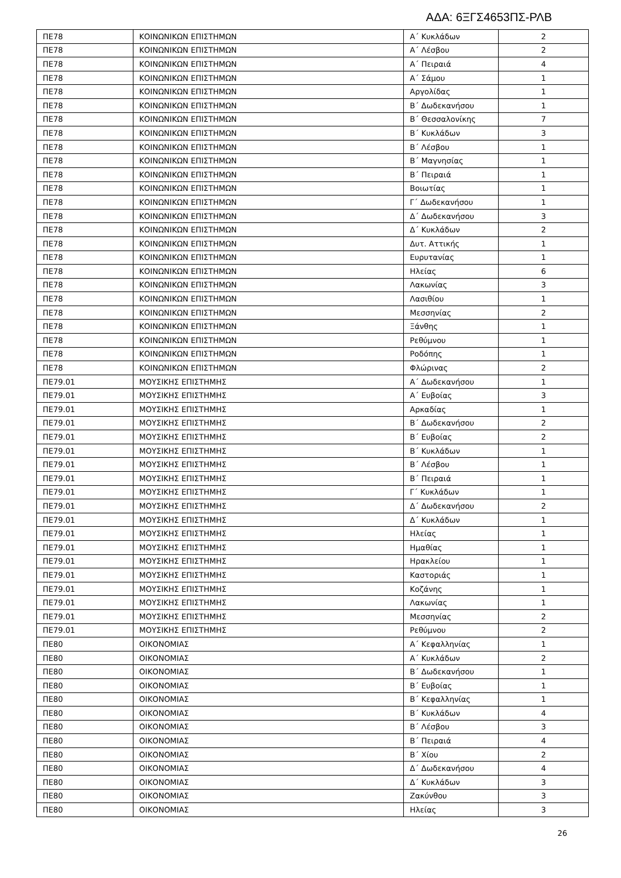ΑΔΑ: 6ΞΓΣ4653ΠΣ-ΡΛΒ
| ΠΕ78 | ΚΟΙΝΩΝΙΚΩΝ ΕΠΙΣΤΗΜΩΝ | Α΄ Κυκλάδων | 2 |
| ΠΕ78 | ΚΟΙΝΩΝΙΚΩΝ ΕΠΙΣΤΗΜΩΝ | Α΄ Λέσβου | 2 |
| ΠΕ78 | ΚΟΙΝΩΝΙΚΩΝ ΕΠΙΣΤΗΜΩΝ | Α΄ Πειραιά | 4 |
| ΠΕ78 | ΚΟΙΝΩΝΙΚΩΝ ΕΠΙΣΤΗΜΩΝ | Α΄ Σάμου | 1 |
| ΠΕ78 | ΚΟΙΝΩΝΙΚΩΝ ΕΠΙΣΤΗΜΩΝ | Αργολίδας | 1 |
| ΠΕ78 | ΚΟΙΝΩΝΙΚΩΝ ΕΠΙΣΤΗΜΩΝ | Β΄ Δωδεκανήσου | 1 |
| ΠΕ78 | ΚΟΙΝΩΝΙΚΩΝ ΕΠΙΣΤΗΜΩΝ | Β΄ Θεσσαλονίκης | 7 |
| ΠΕ78 | ΚΟΙΝΩΝΙΚΩΝ ΕΠΙΣΤΗΜΩΝ | Β΄ Κυκλάδων | 3 |
| ΠΕ78 | ΚΟΙΝΩΝΙΚΩΝ ΕΠΙΣΤΗΜΩΝ | Β΄ Λέσβου | 1 |
| ΠΕ78 | ΚΟΙΝΩΝΙΚΩΝ ΕΠΙΣΤΗΜΩΝ | Β΄ Μαγνησίας | 1 |
| ΠΕ78 | ΚΟΙΝΩΝΙΚΩΝ ΕΠΙΣΤΗΜΩΝ | Β΄ Πειραιά | 1 |
| ΠΕ78 | ΚΟΙΝΩΝΙΚΩΝ ΕΠΙΣΤΗΜΩΝ | Βοιωτίας | 1 |
| ΠΕ78 | ΚΟΙΝΩΝΙΚΩΝ ΕΠΙΣΤΗΜΩΝ | Γ΄ Δωδεκανήσου | 1 |
| ΠΕ78 | ΚΟΙΝΩΝΙΚΩΝ ΕΠΙΣΤΗΜΩΝ | Δ΄ Δωδεκανήσου | 3 |
| ΠΕ78 | ΚΟΙΝΩΝΙΚΩΝ ΕΠΙΣΤΗΜΩΝ | Δ΄ Κυκλάδων | 2 |
| ΠΕ78 | ΚΟΙΝΩΝΙΚΩΝ ΕΠΙΣΤΗΜΩΝ | Δυτ. Αττικής | 1 |
| ΠΕ78 | ΚΟΙΝΩΝΙΚΩΝ ΕΠΙΣΤΗΜΩΝ | Ευρυτανίας | 1 |
| ΠΕ78 | ΚΟΙΝΩΝΙΚΩΝ ΕΠΙΣΤΗΜΩΝ | Ηλείας | 6 |
| ΠΕ78 | ΚΟΙΝΩΝΙΚΩΝ ΕΠΙΣΤΗΜΩΝ | Λακωνίας | 3 |
| ΠΕ78 | ΚΟΙΝΩΝΙΚΩΝ ΕΠΙΣΤΗΜΩΝ | Λασιθίου | 1 |
| ΠΕ78 | ΚΟΙΝΩΝΙΚΩΝ ΕΠΙΣΤΗΜΩΝ | Μεσσηνίας | 2 |
| ΠΕ78 | ΚΟΙΝΩΝΙΚΩΝ ΕΠΙΣΤΗΜΩΝ | Ξάνθης | 1 |
| ΠΕ78 | ΚΟΙΝΩΝΙΚΩΝ ΕΠΙΣΤΗΜΩΝ | Ρεθύμνου | 1 |
| ΠΕ78 | ΚΟΙΝΩΝΙΚΩΝ ΕΠΙΣΤΗΜΩΝ | Ροδόπης | 1 |
| ΠΕ78 | ΚΟΙΝΩΝΙΚΩΝ ΕΠΙΣΤΗΜΩΝ | Φλώρινας | 2 |
| ΠΕ79.01 | ΜΟΥΣΙΚΗΣ ΕΠΙΣΤΗΜΗΣ | Α΄ Δωδεκανήσου | 1 |
| ΠΕ79.01 | ΜΟΥΣΙΚΗΣ ΕΠΙΣΤΗΜΗΣ | Α΄ Ευβοίας | 3 |
| ΠΕ79.01 | ΜΟΥΣΙΚΗΣ ΕΠΙΣΤΗΜΗΣ | Αρκαδίας | 1 |
| ΠΕ79.01 | ΜΟΥΣΙΚΗΣ ΕΠΙΣΤΗΜΗΣ | Β΄ Δωδεκανήσου | 2 |
| ΠΕ79.01 | ΜΟΥΣΙΚΗΣ ΕΠΙΣΤΗΜΗΣ | Β΄ Ευβοίας | 2 |
| ΠΕ79.01 | ΜΟΥΣΙΚΗΣ ΕΠΙΣΤΗΜΗΣ | Β΄ Κυκλάδων | 1 |
| ΠΕ79.01 | ΜΟΥΣΙΚΗΣ ΕΠΙΣΤΗΜΗΣ | Β΄ Λέσβου | 1 |
| ΠΕ79.01 | ΜΟΥΣΙΚΗΣ ΕΠΙΣΤΗΜΗΣ | Β΄ Πειραιά | 1 |
| ΠΕ79.01 | ΜΟΥΣΙΚΗΣ ΕΠΙΣΤΗΜΗΣ | Γ΄ Κυκλάδων | 1 |
| ΠΕ79.01 | ΜΟΥΣΙΚΗΣ ΕΠΙΣΤΗΜΗΣ | Δ΄ Δωδεκανήσου | 2 |
| ΠΕ79.01 | ΜΟΥΣΙΚΗΣ ΕΠΙΣΤΗΜΗΣ | Δ΄ Κυκλάδων | 1 |
| ΠΕ79.01 | ΜΟΥΣΙΚΗΣ ΕΠΙΣΤΗΜΗΣ | Ηλείας | 1 |
| ΠΕ79.01 | ΜΟΥΣΙΚΗΣ ΕΠΙΣΤΗΜΗΣ | Ημαθίας | 1 |
| ΠΕ79.01 | ΜΟΥΣΙΚΗΣ ΕΠΙΣΤΗΜΗΣ | Ηρακλείου | 1 |
| ΠΕ79.01 | ΜΟΥΣΙΚΗΣ ΕΠΙΣΤΗΜΗΣ | Καστοριάς | 1 |
| ΠΕ79.01 | ΜΟΥΣΙΚΗΣ ΕΠΙΣΤΗΜΗΣ | Κοζάνης | 1 |
| ΠΕ79.01 | ΜΟΥΣΙΚΗΣ ΕΠΙΣΤΗΜΗΣ | Λακωνίας | 1 |
| ΠΕ79.01 | ΜΟΥΣΙΚΗΣ ΕΠΙΣΤΗΜΗΣ | Μεσσηνίας | 2 |
| ΠΕ79.01 | ΜΟΥΣΙΚΗΣ ΕΠΙΣΤΗΜΗΣ | Ρεθύμνου | 2 |
| ΠΕ80 | ΟΙΚΟΝΟΜΙΑΣ | Α΄ Κεφαλληνίας | 1 |
| ΠΕ80 | ΟΙΚΟΝΟΜΙΑΣ | Α΄ Κυκλάδων | 2 |
| ΠΕ80 | ΟΙΚΟΝΟΜΙΑΣ | Β΄ Δωδεκανήσου | 1 |
| ΠΕ80 | ΟΙΚΟΝΟΜΙΑΣ | Β΄ Ευβοίας | 1 |
| ΠΕ80 | ΟΙΚΟΝΟΜΙΑΣ | Β΄ Κεφαλληνίας | 1 |
| ΠΕ80 | ΟΙΚΟΝΟΜΙΑΣ | Β΄ Κυκλάδων | 4 |
| ΠΕ80 | ΟΙΚΟΝΟΜΙΑΣ | Β΄ Λέσβου | 3 |
| ΠΕ80 | ΟΙΚΟΝΟΜΙΑΣ | Β΄ Πειραιά | 4 |
| ΠΕ80 | ΟΙΚΟΝΟΜΙΑΣ | Β΄ Χίου | 2 |
| ΠΕ80 | ΟΙΚΟΝΟΜΙΑΣ | Δ΄ Δωδεκανήσου | 4 |
| ΠΕ80 | ΟΙΚΟΝΟΜΙΑΣ | Δ΄ Κυκλάδων | 3 |
| ΠΕ80 | ΟΙΚΟΝΟΜΙΑΣ | Ζακύνθου | 3 |
| ΠΕ80 | ΟΙΚΟΝΟΜΙΑΣ | Ηλείας | 3 |
26